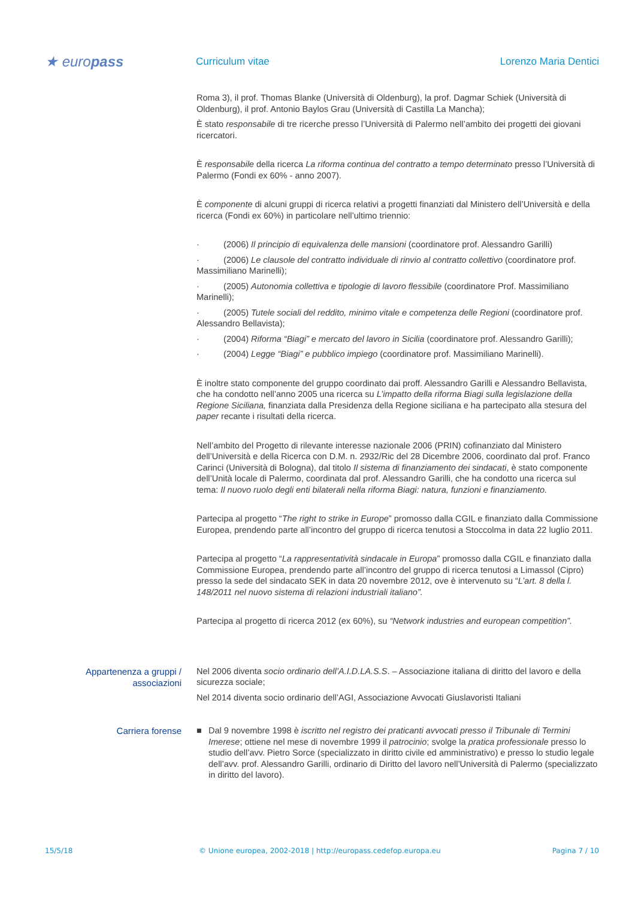★ europass
Curriculum vitae
Lorenzo Maria Dentici
Roma 3), il prof. Thomas Blanke (Università di Oldenburg), la prof. Dagmar Schiek (Università di Oldenburg), il prof. Antonio Baylos Grau (Università di Castilla La Mancha);
È stato responsabile di tre ricerche presso l’Università di Palermo nell’ambito dei progetti dei giovani ricercatori.
È responsabile della ricerca La riforma continua del contratto a tempo determinato presso l’Università di Palermo (Fondi ex 60% - anno 2007).
È componente di alcuni gruppi di ricerca relativi a progetti finanziati dal Ministero dell’Università e della ricerca (Fondi ex 60%) in particolare nell’ultimo triennio:
· (2006) Il principio di equivalenza delle mansioni (coordinatore prof. Alessandro Garilli)
· (2006) Le clausole del contratto individuale di rinvio al contratto collettivo (coordinatore prof. Massimiliano Marinelli);
· (2005) Autonomia collettiva e tipologie di lavoro flessibile (coordinatore Prof. Massimiliano Marinelli);
· (2005) Tutele sociali del reddito, minimo vitale e competenza delle Regioni (coordinatore prof. Alessandro Bellavista);
· (2004) Riforma “Biagi” e mercato del lavoro in Sicilia (coordinatore prof. Alessandro Garilli);
· (2004) Legge “Biagi” e pubblico impiego (coordinatore prof. Massimiliano Marinelli).
È inoltre stato componente del gruppo coordinato dai proff. Alessandro Garilli e Alessandro Bellavista, che ha condotto nell’anno 2005 una ricerca su L’impatto della riforma Biagi sulla legislazione della Regione Siciliana, finanziata dalla Presidenza della Regione siciliana e ha partecipato alla stesura del paper recante i risultati della ricerca.
Nell’ambito del Progetto di rilevante interesse nazionale 2006 (PRIN) cofinanziato dal Ministero dell’Università e della Ricerca con D.M. n. 2932/Ric del 28 Dicembre 2006, coordinato dal prof. Franco Carinci (Università di Bologna), dal titolo Il sistema di finanziamento dei sindacati, è stato componente dell’Unità locale di Palermo, coordinata dal prof. Alessandro Garilli, che ha condotto una ricerca sul tema: Il nuovo ruolo degli enti bilaterali nella riforma Biagi: natura, funzioni e finanziamento.
Partecipa al progetto “The right to strike in Europe” promosso dalla CGIL e finanziato dalla Commissione Europea, prendendo parte all’incontro del gruppo di ricerca tenutosi a Stoccolma in data 22 luglio 2011.
Partecipa al progetto “La rappresentatività sindacale in Europa” promosso dalla CGIL e finanziato dalla Commissione Europea, prendendo parte all’incontro del gruppo di ricerca tenutosi a Limassol (Cipro) presso la sede del sindacato SEK in data 20 novembre 2012, ove è intervenuto su “L’art. 8 della l. 148/2011 nel nuovo sistema di relazioni industriali italiano”.
Partecipa al progetto di ricerca 2012 (ex 60%), su “Network industries and european competition”.
Appartenenza a gruppi / associazioni
Nel 2006 diventa socio ordinario dell’A.I.D.LA.S.S. – Associazione italiana di diritto del lavoro e della sicurezza sociale;
Nel 2014 diventa socio ordinario dell’AGI, Associazione Avvocati Giuslavoristi Italiani
Carriera forense
■ Dal 9 novembre 1998 è iscritto nel registro dei praticanti avvocati presso il Tribunale di Termini Imerese; ottiene nel mese di novembre 1999 il patrocinio; svolge la pratica professionale presso lo studio dell’avv. Pietro Sorce (specializzato in diritto civile ed amministrativo) e presso lo studio legale dell’avv. prof. Alessandro Garilli, ordinario di Diritto del lavoro nell’Università di Palermo (specializzato in diritto del lavoro).
15/5/18 © Unione europea, 2002-2018 | http://europass.cedefop.europa.eu Pagina 7 / 10